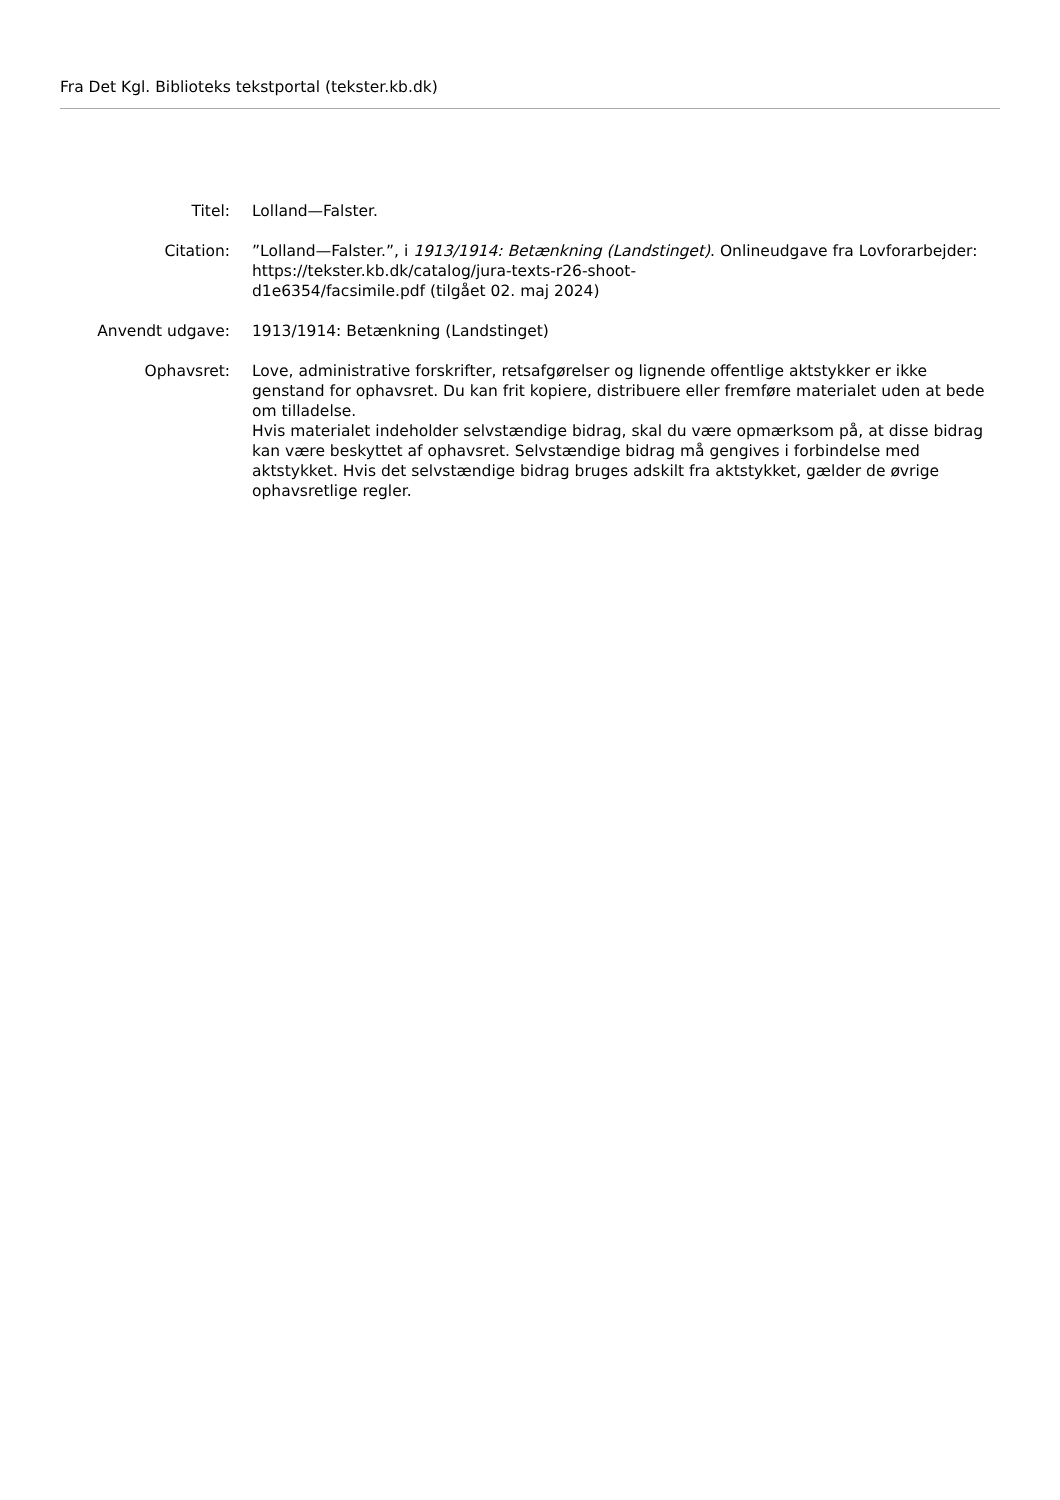Fra Det Kgl. Biblioteks tekstportal (tekster.kb.dk)
Titel: Lolland—Falster.
Citation: ”Lolland—Falster.”, i 1913/1914: Betænkning (Landstinget). Onlineudgave fra Lovforarbejder: https://tekster.kb.dk/catalog/jura-texts-r26-shoot-
d1e6354/facsimile.pdf (tilgået 02. maj 2024)
Anvendt udgave: 1913/1914: Betænkning (Landstinget)
Ophavsret: Love, administrative forskrifter, retsafgørelser og lignende offentlige aktstykker er ikke genstand for ophavsret. Du kan frit kopiere, distribuere eller fremføre materialet uden at bede om tilladelse.
Hvis materialet indeholder selvstændige bidrag, skal du være opmærksom på, at disse bidrag kan være beskyttet af ophavsret. Selvstændige bidrag må gengives i forbindelse med aktstykket. Hvis det selvstændige bidrag bruges adskilt fra aktstykket, gælder de øvrige ophavsretlige regler.